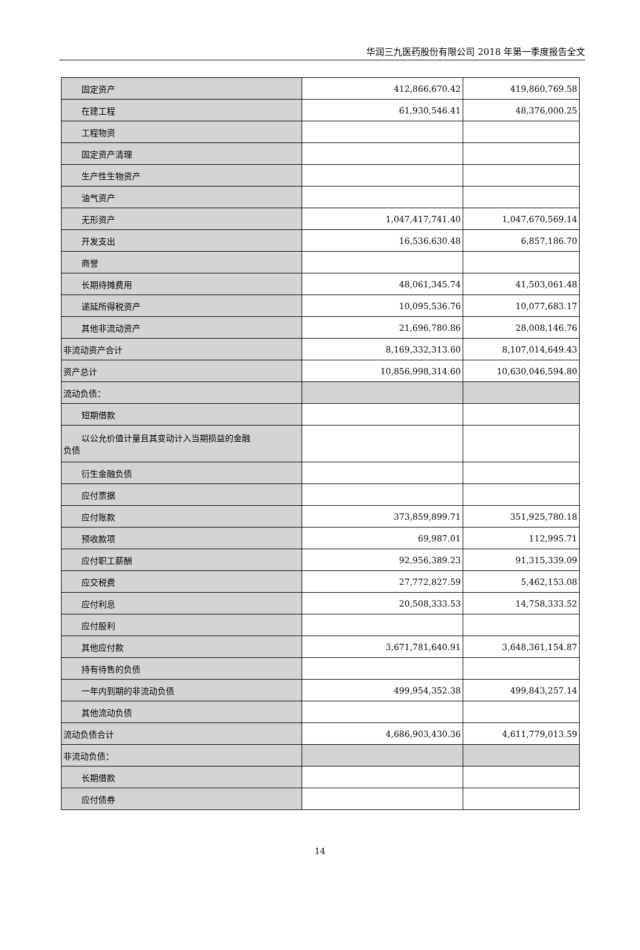华润三九医药股份有限公司 2018 年第一季度报告全文
| 固定资产 | 412,866,670.42 | 419,860,769.58 |
| 在建工程 | 61,930,546.41 | 48,376,000.25 |
| 工程物资 | | |
| 固定资产清理 | | |
| 生产性生物资产 | | |
| 油气资产 | | |
| 无形资产 | 1,047,417,741.40 | 1,047,670,569.14 |
| 开发支出 | 16,536,630.48 | 6,857,186.70 |
| 商誉 | | |
| 长期待摊费用 | 48,061,345.74 | 41,503,061.48 |
| 递延所得税资产 | 10,095,536.76 | 10,077,683.17 |
| 其他非流动资产 | 21,696,780.86 | 28,008,146.76 |
| 非流动资产合计 | 8,169,332,313.60 | 8,107,014,649.43 |
| 资产总计 | 10,856,998,314.60 | 10,630,046,594.80 |
| 流动负债： | | |
| 短期借款 | | |
| 以公允价值计量且其变动计入当期损益的金融 负债 | | |
| 衍生金融负债 | | |
| 应付票据 | | |
| 应付账款 | 373,859,899.71 | 351,925,780.18 |
| 预收款项 | 69,987.01 | 112,995.71 |
| 应付职工薪酬 | 92,956,389.23 | 91,315,339.09 |
| 应交税费 | 27,772,827.59 | 5,462,153.08 |
| 应付利息 | 20,508,333.53 | 14,758,333.52 |
| 应付股利 | | |
| 其他应付款 | 3,671,781,640.91 | 3,648,361,154.87 |
| 持有待售的负债 | | |
| 一年内到期的非流动负债 | 499,954,352.38 | 499,843,257.14 |
| 其他流动负债 | | |
| 流动负债合计 | 4,686,903,430.36 | 4,611,779,013.59 |
| 非流动负债： | | |
| 长期借款 | | |
| 应付债券 | | |
14